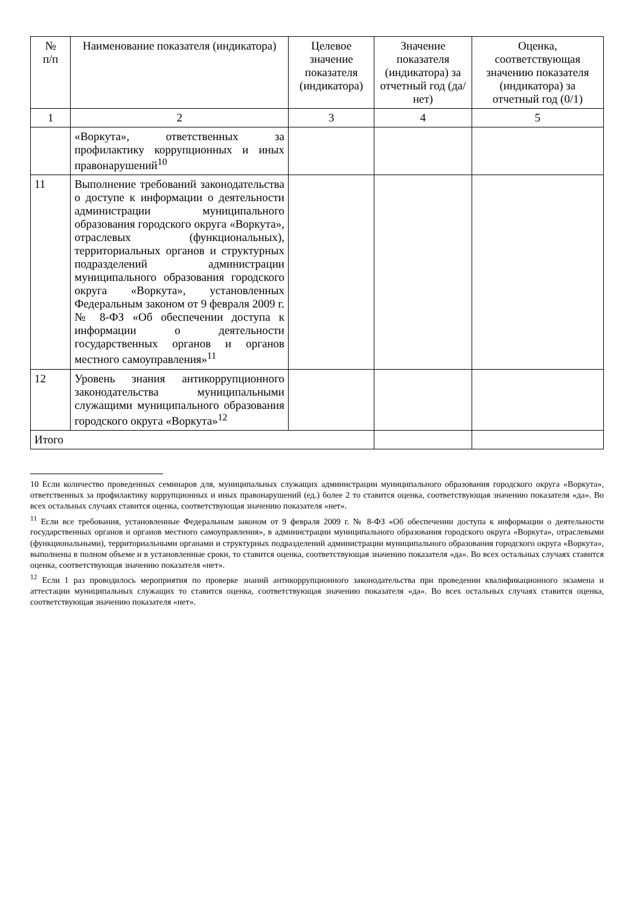| № п/п | Наименование показателя (индикатора) | Целевое значение показателя (индикатора) | Значение показателя (индикатора) за отчетный год (да/нет) | Оценка, соответствующая значению показателя (индикатора) за отчетный год (0/1) |
| --- | --- | --- | --- | --- |
| 1 | 2 | 3 | 4 | 5 |
| | «Воркута», ответственных за профилактику коррупционных и иных правонарушений<sup>10</sup> | | | |
| 11 | Выполнение требований законодательства о доступе к информации о деятельности администрации муниципального образования городского округа «Воркута», отраслевых (функциональных), территориальных органов и структурных подразделений администрации муниципального образования городского округа «Воркута», установленных Федеральным законом от 9 февраля 2009 г. № 8-ФЗ «Об обеспечении доступа к информации о деятельности государственных органов и органов местного самоуправления»<sup>11</sup> | | | |
| 12 | Уровень знания антикоррупционного законодательства муниципальными служащими муниципального образования городского округа «Воркута»<sup>12</sup> | | | |
| Итого | | | | |
10 Если количество проведенных семинаров для, муниципальных служащих администрации муниципального образования городского округа «Воркута», ответственных за профилактику коррупционных и иных правонарушений (ед.) более 2 то ставится оценка, соответствующая значению показателя «да». Во всех остальных случаях ставится оценка, соответствующая значению показателя «нет».
<sup>11</sup> Если все требования, установленные Федеральным законом от 9 февраля 2009 г. № 8-ФЗ «Об обеспечении доступа к информации о деятельности государственных органов и органов местного самоуправления», в администрации муниципального образования городского округа «Воркута», отраслевыми (функциональными), территориальными органами и структурных подразделений администрации муниципального образования городского округа «Воркута», выполнены в полном объеме и в установленные сроки, то ставится оценка, соответствующая значению показателя «да». Во всех остальных случаях ставится оценка, соответствующая значению показателя «нет».
<sup>12</sup> Если 1 раз проводилось мероприятия по проверке знаний антикоррупционного законодательства при проведении квалификационного экзамена и аттестации муниципальных служащих то ставится оценка, соответствующая значению показателя «да». Во всех остальных случаях ставится оценка, соответствующая значению показателя «нет».